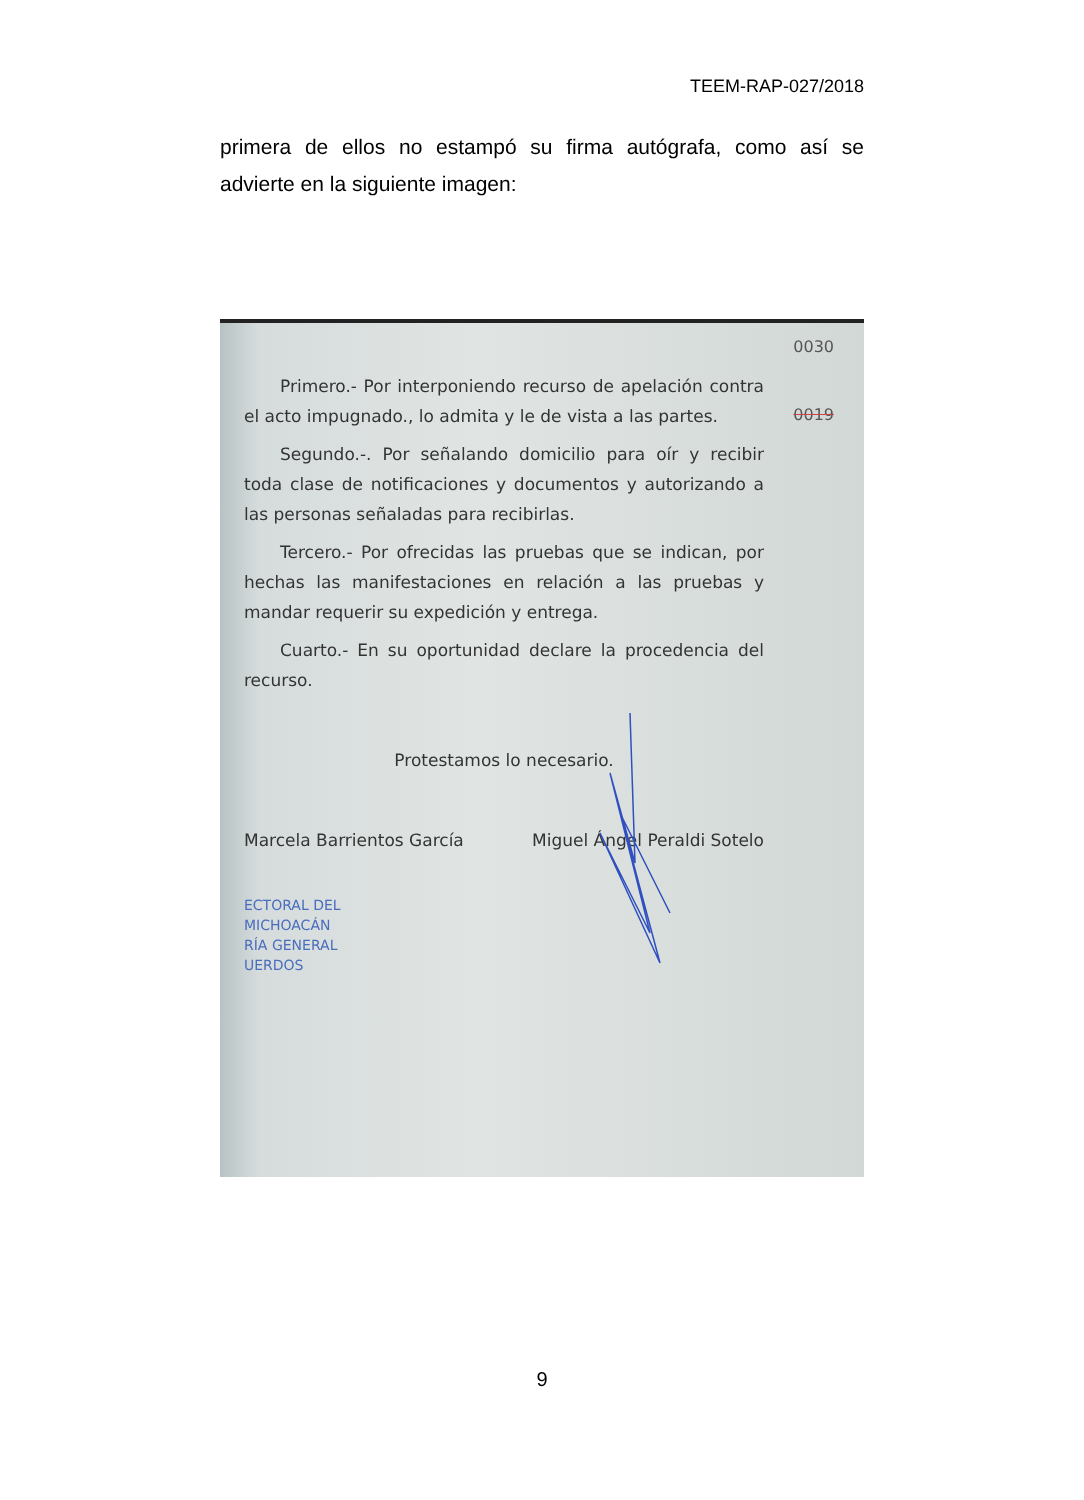TEEM-RAP-027/2018
primera de ellos no estampó su firma autógrafa, como así se advierte en la siguiente imagen:
0030
0019
Primero.- Por interponiendo recurso de apelación contra el acto impugnado., lo admita y le de vista a las partes.
Segundo.-. Por señalando domicilio para oír y recibir toda clase de notificaciones y documentos y autorizando a las personas señaladas para recibirlas.
Tercero.- Por ofrecidas las pruebas que se indican, por hechas las manifestaciones en relación a las pruebas y mandar requerir su expedición y entrega.
Cuarto.- En su oportunidad declare la procedencia del recurso.
Protestamos lo necesario.
Marcela Barrientos García Miguel Ángel Peraldi Sotelo
ECTORAL DEL
MICHOACÁN
RÍA GENERAL
UERDOS
9